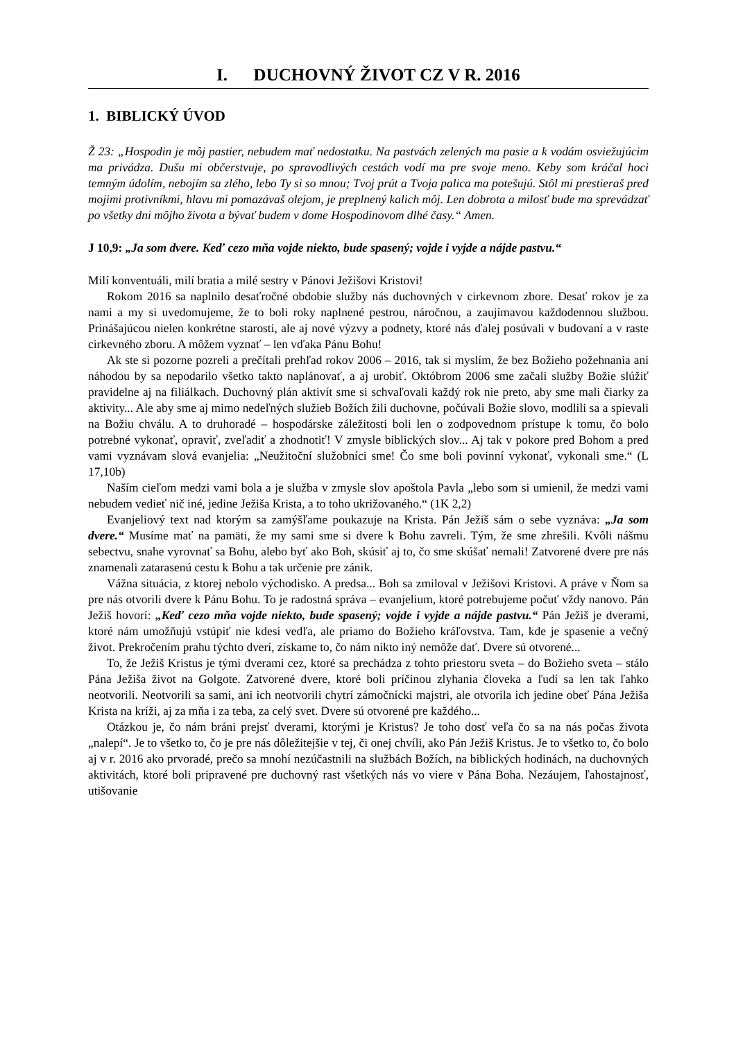I. DUCHOVNÝ ŽIVOT CZ V R. 2016
1. BIBLICKÝ ÚVOD
Ž 23: „Hospodin je môj pastier, nebudem mať nedostatku. Na pastvách zelených ma pasie a k vodám osviežujúcim ma privádza. Dušu mi občerstvuje, po spravodlivých cestách vodí ma pre svoje meno. Keby som kráčal hoci temným údolím, nebojím sa zlého, lebo Ty si so mnou; Tvoj prút a Tvoja palica ma potešujú. Stôl mi prestieraš pred mojimi protivníkmi, hlavu mi pomazávaš olejom, je preplnený kalich môj. Len dobrota a milosť bude ma sprevádzať po všetky dni môjho života a bývať budem v dome Hospodinovom dlhé časy.“ Amen.
J 10,9: „Ja som dvere. Keď cezo mňa vojde niekto, bude spasený; vojde i vyjde a nájde pastvu.“
Milí konventuáli, milí bratia a milé sestry v Pánovi Ježišovi Kristovi!
Rokom 2016 sa naplnilo desaťročné obdobie služby nás duchovných v cirkevnom zbore. Desať rokov je za nami a my si uvedomujeme, že to boli roky naplnené pestrou, náročnou, a zaujímavou každodennou službou. Prinášajúcou nielen konkrétne starosti, ale aj nové výzvy a podnety, ktoré nás ďalej posúvali v budovaní a v raste cirkevného zboru. A môžem vyznať – len vďaka Pánu Bohu!
Ak ste si pozorne pozreli a prečítali prehľad rokov 2006 – 2016, tak si myslím, že bez Božieho požehnania ani náhodou by sa nepodarilo všetko takto naplánovať, a aj urobiť. Októbrom 2006 sme začali služby Božie slúžiť pravidelne aj na filiálkach. Duchovný plán aktivít sme si schvaľovali každý rok nie preto, aby sme mali čiarky za aktivity... Ale aby sme aj mimo nedeľných služieb Božích žili duchovne, počúvali Božie slovo, modlili sa a spievali na Božiu chválu. A to druhoradé – hospodárske záležitosti boli len o zodpovednom prístupe k tomu, čo bolo potrebné vykonať, opraviť, zveľadiť a zhodnotiť! V zmysle biblických slov... Aj tak v pokore pred Bohom a pred vami vyznávam slová evanjelia: „Neužitoční služobníci sme! Čo sme boli povinní vykonať, vykonali sme.“ (L 17,10b)
Naším cieľom medzi vami bola a je služba v zmysle slov apoštola Pavla „lebo som si umienil, že medzi vami nebudem vedieť nič iné, jedine Ježiša Krista, a to toho ukrižovaného.“ (1K 2,2)
Evanjeliový text nad ktorým sa zamýšľame poukazuje na Krista. Pán Ježiš sám o sebe vyznáva: „Ja som dvere.“ Musíme mať na pamäti, že my sami sme si dvere k Bohu zavreli. Tým, že sme zhrešili. Kvôli nášmu sebectvu, snahe vyrovnať sa Bohu, alebo byť ako Boh, skúsiť aj to, čo sme skúšať nemali! Zatvorené dvere pre nás znamenali zatarasenú cestu k Bohu a tak určenie pre zánik.
Vážna situácia, z ktorej nebolo východisko. A predsa... Boh sa zmiloval v Ježišovi Kristovi. A práve v Ňom sa pre nás otvorili dvere k Pánu Bohu. To je radostná správa – evanjelium, ktoré potrebujeme počuť vždy nanovo. Pán Ježiš hovorí: „Keď cezo mňa vojde niekto, bude spasený; vojde i vyjde a nájde pastvu.“ Pán Ježiš je dverami, ktoré nám umožňujú vstúpiť nie kdesi vedľa, ale priamo do Božieho kráľovstva. Tam, kde je spasenie a večný život. Prekročením prahu týchto dverí, získame to, čo nám nikto iný nemôže dať. Dvere sú otvorené...
To, že Ježiš Kristus je tými dverami cez, ktoré sa prechádza z tohto priestoru sveta – do Božieho sveta – stálo Pána Ježiša život na Golgote. Zatvorené dvere, ktoré boli príčinou zlyhania človeka a ľudí sa len tak ľahko neotvorili. Neotvorili sa sami, ani ich neotvorili chytrí zámočnícki majstri, ale otvorila ich jedine obeť Pána Ježiša Krista na kríži, aj za mňa i za teba, za celý svet. Dvere sú otvorené pre každého...
Otázkou je, čo nám bráni prejsť dverami, ktorými je Kristus? Je toho dosť veľa čo sa na nás počas života „nalepí“. Je to všetko to, čo je pre nás dôležitejšie v tej, či onej chvíli, ako Pán Ježiš Kristus. Je to všetko to, čo bolo aj v r. 2016 ako prvoradé, prečo sa mnohí nezúčastnili na službách Božích, na biblických hodinách, na duchovných aktivitách, ktoré boli pripravené pre duchovný rast všetkých nás vo viere v Pána Boha. Nezáujem, ľahostajnosť, utišovanie